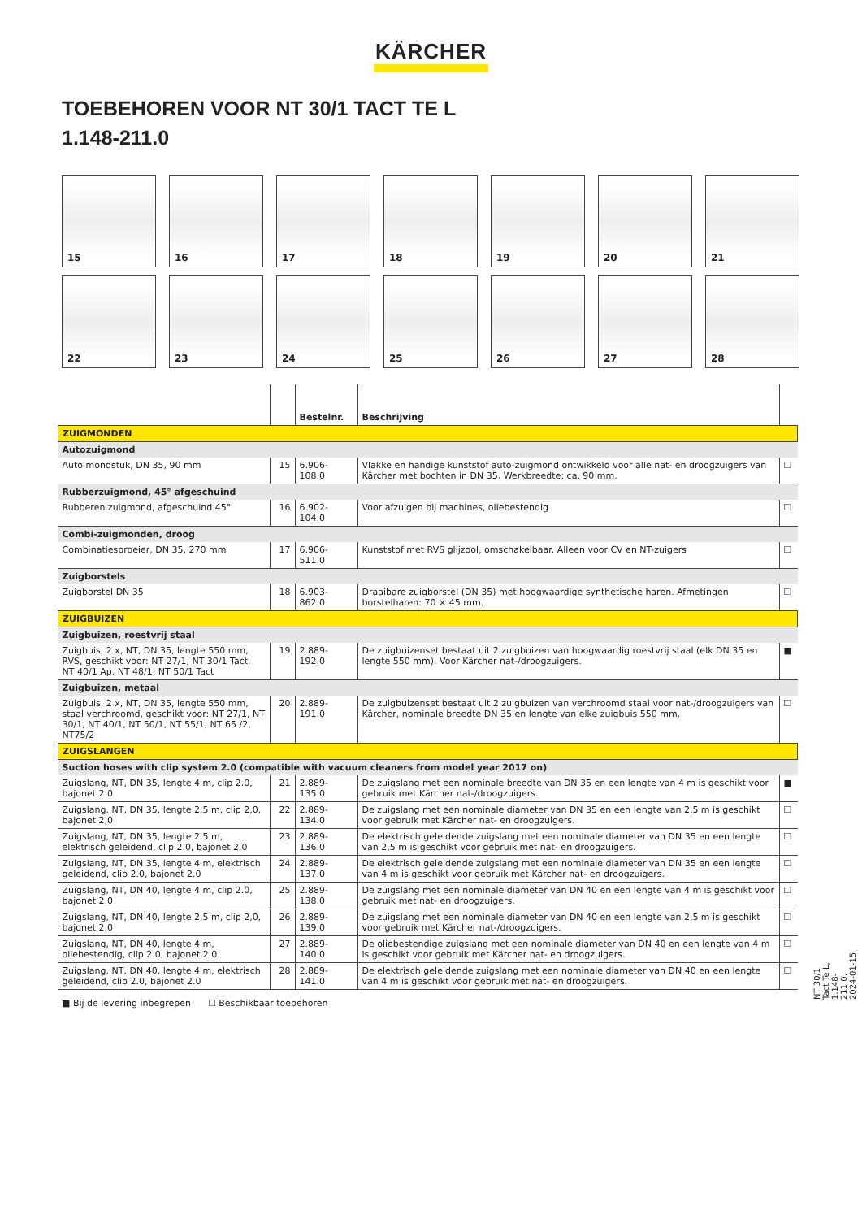KÄRCHER
TOEBEHOREN VOOR NT 30/1 TACT TE L
1.148-211.0
15
16
17
18
19
20
21
22
23
24
25
26
27
28
| | | Bestelnr. | Beschrijving | |
| --- | --- | --- | --- | --- |
| ZUIGMONDEN | | | | |
| Autozuigmond | | | | |
| Auto mondstuk, DN 35, 90 mm | 15 | 6.906-108.0 | Vlakke en handige kunststof auto-zuigmond ontwikkeld voor alle nat- en droogzuigers van Kärcher met bochten in DN 35. Werkbreedte: ca. 90 mm. | ☐ |
| Rubberzuigmond, 45° afgeschuind | | | | |
| Rubberen zuigmond, afgeschuind 45° | 16 | 6.902-104.0 | Voor afzuigen bij machines, oliebestendig | ☐ |
| Combi-zuigmonden, droog | | | | |
| Combinatiesproeier, DN 35, 270 mm | 17 | 6.906-511.0 | Kunststof met RVS glijzool, omschakelbaar. Alleen voor CV en NT-zuigers | ☐ |
| Zuigborstels | | | | |
| Zuigborstel DN 35 | 18 | 6.903-862.0 | Draaibare zuigborstel (DN 35) met hoogwaardige synthetische haren. Afmetingen borstelharen: 70 × 45 mm. | ☐ |
| ZUIGBUIZEN | | | | |
| Zuigbuizen, roestvrij staal | | | | |
| Zuigbuis, 2 x, NT, DN 35, lengte 550 mm, RVS, geschikt voor: NT 27/1, NT 30/1 Tact, NT 40/1 Ap, NT 48/1, NT 50/1 Tact | 19 | 2.889-192.0 | De zuigbuizenset bestaat uit 2 zuigbuizen van hoogwaardig roestvrij staal (elk DN 35 en lengte 550 mm). Voor Kärcher nat-/droogzuigers. | ■ |
| Zuigbuizen, metaal | | | | |
| Zuigbuis, 2 x, NT, DN 35, lengte 550 mm, staal verchroomd, geschikt voor: NT 27/1, NT 30/1, NT 40/1, NT 50/1, NT 55/1, NT 65 /2, NT75/2 | 20 | 2.889-191.0 | De zuigbuizenset bestaat uit 2 zuigbuizen van verchroomd staal voor nat-/droogzuigers van Kärcher, nominale breedte DN 35 en lengte van elke zuigbuis 550 mm. | ☐ |
| ZUIGSLANGEN | | | | |
| Suction hoses with clip system 2.0 (compatible with vacuum cleaners from model year 2017 on) | | | | |
| Zuigslang, NT, DN 35, lengte 4 m, clip 2.0, bajonet 2.0 | 21 | 2.889-135.0 | De zuigslang met een nominale breedte van DN 35 en een lengte van 4 m is geschikt voor gebruik met Kärcher nat-/droogzuigers. | ■ |
| Zuigslang, NT, DN 35, lengte 2,5 m, clip 2,0, bajonet 2,0 | 22 | 2.889-134.0 | De zuigslang met een nominale diameter van DN 35 en een lengte van 2,5 m is geschikt voor gebruik met Kärcher nat- en droogzuigers. | ☐ |
| Zuigslang, NT, DN 35, lengte 2,5 m, elektrisch geleidend, clip 2.0, bajonet 2.0 | 23 | 2.889-136.0 | De elektrisch geleidende zuigslang met een nominale diameter van DN 35 en een lengte van 2,5 m is geschikt voor gebruik met nat- en droogzuigers. | ☐ |
| Zuigslang, NT, DN 35, lengte 4 m, elektrisch geleidend, clip 2.0, bajonet 2.0 | 24 | 2.889-137.0 | De elektrisch geleidende zuigslang met een nominale diameter van DN 35 en een lengte van 4 m is geschikt voor gebruik met Kärcher nat- en droogzuigers. | ☐ |
| Zuigslang, NT, DN 40, lengte 4 m, clip 2.0, bajonet 2.0 | 25 | 2.889-138.0 | De zuigslang met een nominale diameter van DN 40 en een lengte van 4 m is geschikt voor gebruik met nat- en droogzuigers. | ☐ |
| Zuigslang, NT, DN 40, lengte 2,5 m, clip 2,0, bajonet 2,0 | 26 | 2.889-139.0 | De zuigslang met een nominale diameter van DN 40 en een lengte van 2,5 m is geschikt voor gebruik met Kärcher nat-/droogzuigers. | ☐ |
| Zuigslang, NT, DN 40, lengte 4 m, oliebestendig, clip 2.0, bajonet 2.0 | 27 | 2.889-140.0 | De oliebestendige zuigslang met een nominale diameter van DN 40 en een lengte van 4 m is geschikt voor gebruik met Kärcher nat- en droogzuigers. | ☐ |
| Zuigslang, NT, DN 40, lengte 4 m, elektrisch geleidend, clip 2.0, bajonet 2.0 | 28 | 2.889-141.0 | De elektrisch geleidende zuigslang met een nominale diameter van DN 40 en een lengte van 4 m is geschikt voor gebruik met nat- en droogzuigers. | ☐ |
■ Bij de levering inbegrepen ☐ Beschikbaar toebehoren
NT 30/1 Tact Te L, 1.148-211.0, 2024-01-15